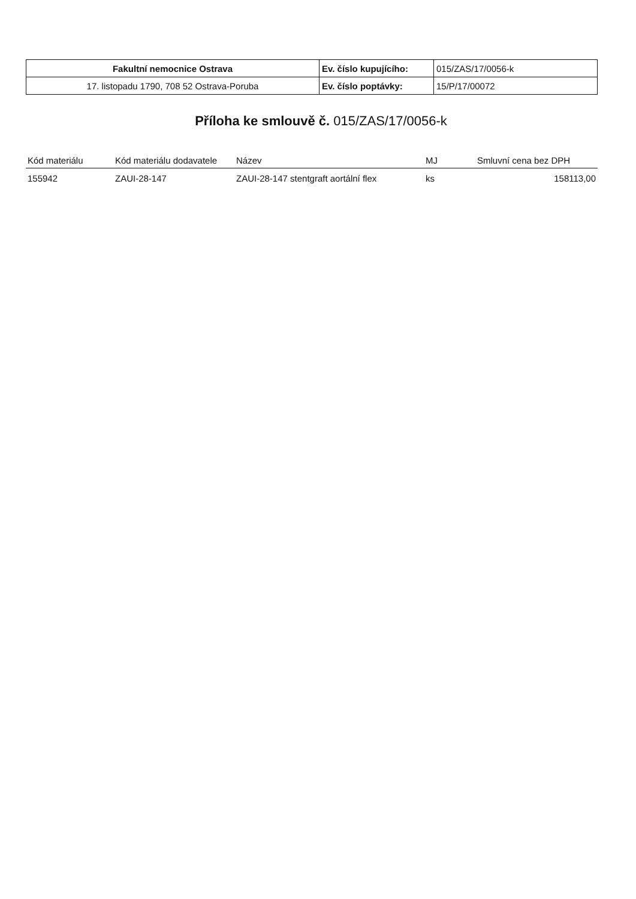| Fakultní nemocnice Ostrava | Ev. číslo kupujícího: | 015/ZAS/17/0056-k |
| 17. listopadu 1790, 708 52 Ostrava-Poruba | Ev. číslo poptávky: | 15/P/17/00072 |
Příloha ke smlouvě č. 015/ZAS/17/0056-k
| Kód materiálu | Kód materiálu dodavatele | Název | MJ | Smluvní cena bez DPH |
| --- | --- | --- | --- | --- |
| 155942 | ZAUI-28-147 | ZAUI-28-147 stentgraft aortální flex | ks | 158113,00 |